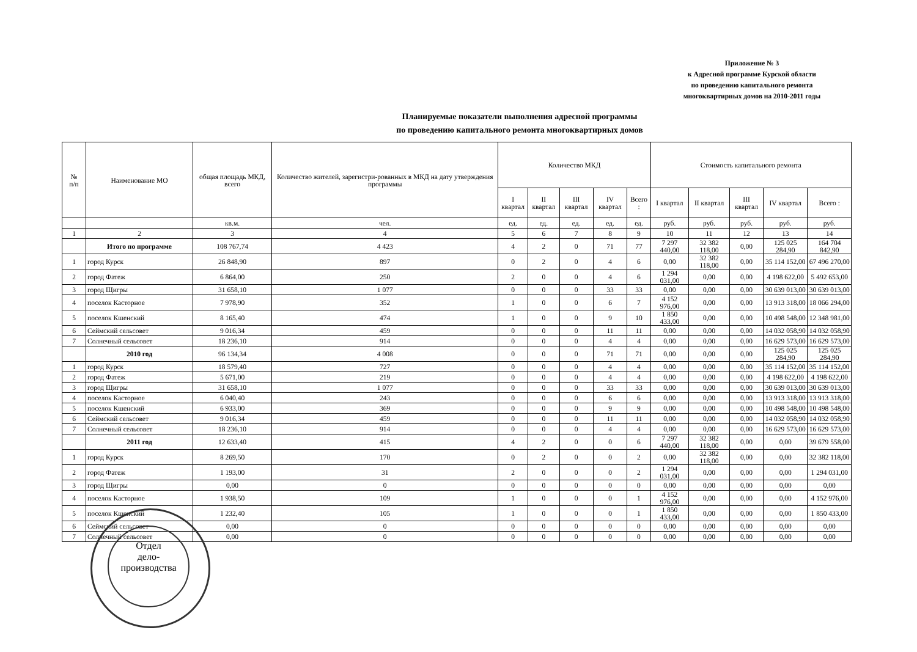Приложение № 3
к Адресной программе Курской области
по проведению капитального ремонта
многоквартирных домов на 2010-2011 годы
Планируемые показатели выполнения адресной программы
по проведению капитального ремонта многоквартирных домов
| № п/п | Наименование МО | общая площадь МКД, всего | Количество жителей, зарегистри-рованных в МКД на дату утверждения программы | Количество МКД | | | | | Стоимость капитального ремонта | | | | |
| --- | --- | --- | --- | --- | --- | --- | --- | --- | --- | --- | --- | --- | --- |
| | | | | I квартал | II квартал | III квартал | IV квартал | Всего : | I квартал | II квартал | III квартал | IV квартал | Всего : |
| | | кв.м. | чел. | ед. | ед. | ед. | ед. | ед. | руб. | руб. | руб. | руб. | руб. |
| 1 | 2 | 3 | 4 | 5 | 6 | 7 | 8 | 9 | 10 | 11 | 12 | 13 | 14 |
| | Итого по программе | 108 767,74 | 4 423 | 4 | 2 | 0 | 71 | 77 | 7 297 440,00 | 32 382 118,00 | 0,00 | 125 025 284,90 | 164 704 842,90 |
| 1 | город Курск | 26 848,90 | 897 | 0 | 2 | 0 | 4 | 6 | 0,00 | 32 382 118,00 | 0,00 | 35 114 152,00 | 67 496 270,00 |
| 2 | город Фатеж | 6 864,00 | 250 | 2 | 0 | 0 | 4 | 6 | 1 294 031,00 | 0,00 | 0,00 | 4 198 622,00 | 5 492 653,00 |
| 3 | город Щигры | 31 658,10 | 1 077 | 0 | 0 | 0 | 33 | 33 | 0,00 | 0,00 | 0,00 | 30 639 013,00 | 30 639 013,00 |
| 4 | поселок Касторное | 7 978,90 | 352 | 1 | 0 | 0 | 6 | 7 | 4 152 976,00 | 0,00 | 0,00 | 13 913 318,00 | 18 066 294,00 |
| 5 | поселок Кшенский | 8 165,40 | 474 | 1 | 0 | 0 | 9 | 10 | 1 850 433,00 | 0,00 | 0,00 | 10 498 548,00 | 12 348 981,00 |
| 6 | Сеймский сельсовет | 9 016,34 | 459 | 0 | 0 | 0 | 11 | 11 | 0,00 | 0,00 | 0,00 | 14 032 058,90 | 14 032 058,90 |
| 7 | Солнечный сельсовет | 18 236,10 | 914 | 0 | 0 | 0 | 4 | 4 | 0,00 | 0,00 | 0,00 | 16 629 573,00 | 16 629 573,00 |
| | 2010 год | 96 134,34 | 4 008 | 0 | 0 | 0 | 71 | 71 | 0,00 | 0,00 | 0,00 | 125 025 284,90 | 125 025 284,90 |
| 1 | город Курск | 18 579,40 | 727 | 0 | 0 | 0 | 4 | 4 | 0,00 | 0,00 | 0,00 | 35 114 152,00 | 35 114 152,00 |
| 2 | город Фатеж | 5 671,00 | 219 | 0 | 0 | 0 | 4 | 4 | 0,00 | 0,00 | 0,00 | 4 198 622,00 | 4 198 622,00 |
| 3 | город Щигры | 31 658,10 | 1 077 | 0 | 0 | 0 | 33 | 33 | 0,00 | 0,00 | 0,00 | 30 639 013,00 | 30 639 013,00 |
| 4 | поселок Касторное | 6 040,40 | 243 | 0 | 0 | 0 | 6 | 6 | 0,00 | 0,00 | 0,00 | 13 913 318,00 | 13 913 318,00 |
| 5 | поселок Кшенский | 6 933,00 | 369 | 0 | 0 | 0 | 9 | 9 | 0,00 | 0,00 | 0,00 | 10 498 548,00 | 10 498 548,00 |
| 6 | Сеймский сельсовет | 9 016,34 | 459 | 0 | 0 | 0 | 11 | 11 | 0,00 | 0,00 | 0,00 | 14 032 058,90 | 14 032 058,90 |
| 7 | Солнечный сельсовет | 18 236,10 | 914 | 0 | 0 | 0 | 4 | 4 | 0,00 | 0,00 | 0,00 | 16 629 573,00 | 16 629 573,00 |
| | 2011 год | 12 633,40 | 415 | 4 | 2 | 0 | 0 | 6 | 7 297 440,00 | 32 382 118,00 | 0,00 | 0,00 | 39 679 558,00 |
| 1 | город Курск | 8 269,50 | 170 | 0 | 2 | 0 | 0 | 2 | 0,00 | 32 382 118,00 | 0,00 | 0,00 | 32 382 118,00 |
| 2 | город Фатеж | 1 193,00 | 31 | 2 | 0 | 0 | 0 | 2 | 1 294 031,00 | 0,00 | 0,00 | 0,00 | 1 294 031,00 |
| 3 | город Щигры | 0,00 | 0 | 0 | 0 | 0 | 0 | 0 | 0,00 | 0,00 | 0,00 | 0,00 | 0,00 |
| 4 | поселок Касторное | 1 938,50 | 109 | 1 | 0 | 0 | 0 | 1 | 4 152 976,00 | 0,00 | 0,00 | 0,00 | 4 152 976,00 |
| 5 | поселок Кшенский | 1 232,40 | 105 | 1 | 0 | 0 | 0 | 1 | 1 850 433,00 | 0,00 | 0,00 | 0,00 | 1 850 433,00 |
| 6 | Сеймский сельсовет | 0,00 | 0 | 0 | 0 | 0 | 0 | 0 | 0,00 | 0,00 | 0,00 | 0,00 | 0,00 |
| 7 | Солнечный сельсовет | 0,00 | 0 | 0 | 0 | 0 | 0 | 0 | 0,00 | 0,00 | 0,00 | 0,00 | 0,00 |
Отдел
дело-
производства